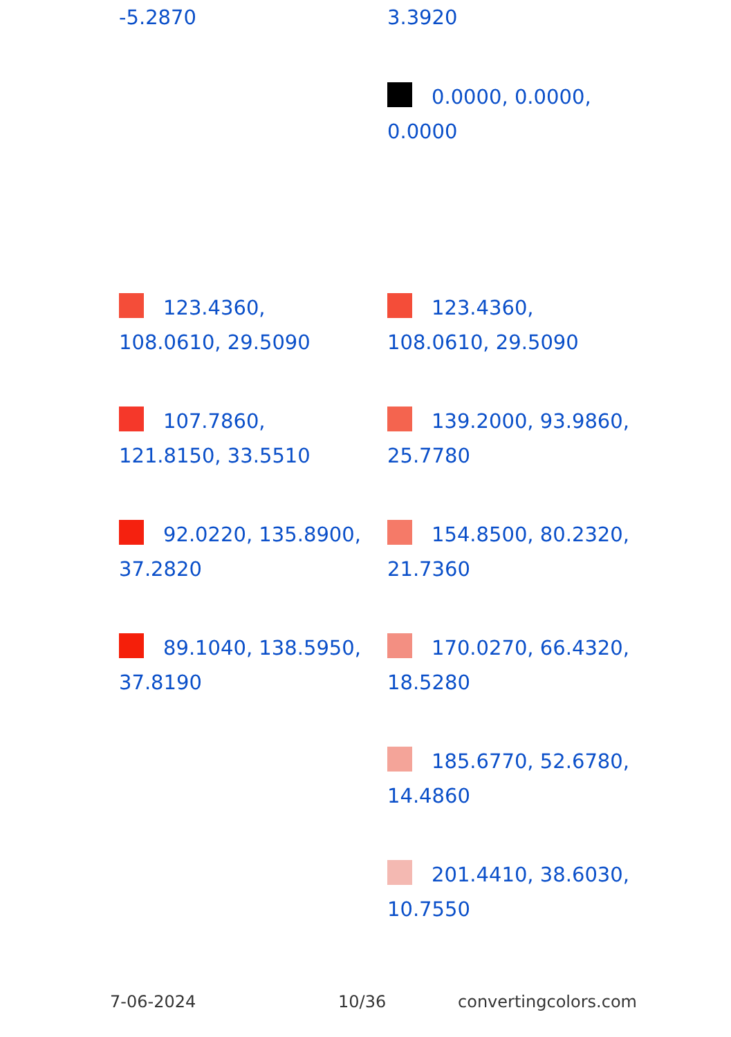-5.2870 3.3920
0.0000, 0.0000, 0.0000
123.4360, 108.0610, 29.5090
123.4360, 108.0610, 29.5090
107.7860, 121.8150, 33.5510
139.2000, 93.9860, 25.7780
92.0220, 135.8900, 37.2820
154.8500, 80.2320, 21.7360
89.1040, 138.5950, 37.8190
170.0270, 66.4320, 18.5280
185.6770, 52.6780, 14.4860
201.4410, 38.6030, 10.7550
7-06-2024 10/36 convertingcolors.com